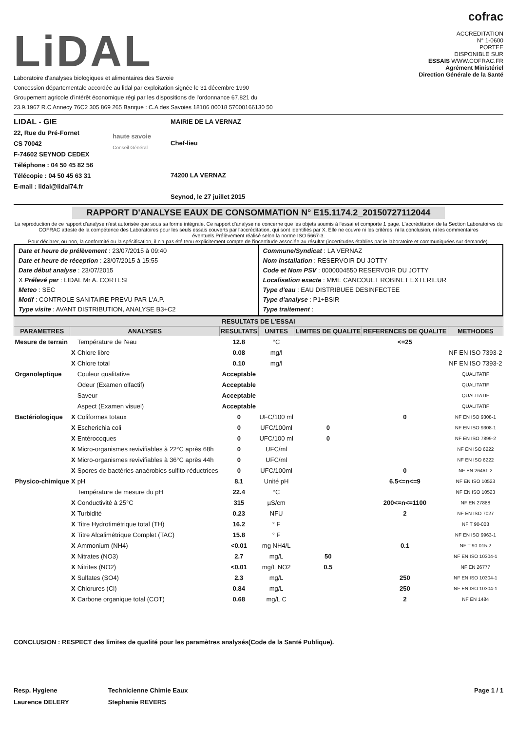LiDAL
Laboratoire d'analyses biologiques et alimentaires des Savoie
Concession départementale accordée au lidal par exploitation signée le 31 décembre 1990
Groupement agricole d'intérêt économique régi par les dispositions de l'ordonnance 67.821 du
23.9.1967 R.C Annecy 76C2 305 869 265 Banque : C.A des Savoies 18106 00018 57000166130 50
cofrac
ACCREDITATION
N° 1-0600
PORTEE
DISPONIBLE SUR
ESSAIS WWW.COFRAC.FR
Agrément Ministériel
Direction Générale de la Santé
LIDAL - GIE
22, Rue du Pré-Fornet
CS 70042
F-74602 SEYNOD CEDEX
Téléphone : 04 50 45 82 56
Télécopie : 04 50 45 63 31
E-mail : lidal@lidal74.fr
haute savoie
Conseil Général
MAIRIE DE LA VERNAZ
Chef-lieu
74200 LA VERNAZ
Seynod, le 27 juillet 2015
RAPPORT D'ANALYSE EAUX DE CONSOMMATION N° E15.1174.2_20150727112044
La reproduction de ce rapport d'analyse n'est autorisée que sous sa forme intégrale. Ce rapport d'analyse ne concerne que les objets soumis à l'essai et comporte 1 page. L'accréditation de la Section Laboratoires du COFRAC atteste de la compétence des Laboratoires pour les seuls essais couverts par l'accréditation, qui sont identifiés par X. Elle ne couvre ni les critères, ni la conclusion, ni les commentaires éventuels.Prélèvement réalisé selon la norme ISO 5667-3.
Pour déclarer, ou non, la conformité ou la spécification, il n'a pas été tenu explicitement compte de l'incertitude associée au résultat (incertitudes établies par le laboratoire et communiquées sur demande).
Date et heure de prélèvement : 23/07/2015 à 09:40
Date et heure de réception : 23/07/2015 à 15:55
Date début analyse : 23/07/2015
X Prélevé par : LIDAL Mr A. CORTESI
Meteo : SEC
Motif : CONTROLE SANITAIRE PREVU PAR L'A.P.
Type visite : AVANT DISTRIBUTION, ANALYSE B3+C2
Commune/Syndicat : LA VERNAZ
Nom installation : RESERVOIR DU JOTTY
Code et Nom PSV : 0000004550 RESERVOIR DU JOTTY
Localisation exacte : MME CANCOUET ROBINET EXTERIEUR
Type d'eau : EAU DISTRIBUEE DESINFECTEE
Type d'analyse : P1+BSIR
Type traitement :
| RESULTATS DE L'ESSAI | | | | | | | |
| --- | --- | --- | --- | --- | --- | --- | --- |
| PARAMETRES | ANALYSES | | RESULTATS | UNITES | LIMITES DE QUALITE | REFERENCES DE QUALITE | METHODES |
| Mesure de terrain | | Température de l'eau | 12.8 | °C | | <=25 | |
| | X | Chlore libre | 0.08 | mg/l | | | NF EN ISO 7393-2 |
| | X | Chlore total | 0.10 | mg/l | | | NF EN ISO 7393-2 |
| Organoleptique | | Couleur qualitative | Acceptable | | | | QUALITATIF |
| | | Odeur (Examen olfactif) | Acceptable | | | | QUALITATIF |
| | | Saveur | Acceptable | | | | QUALITATIF |
| | | Aspect (Examen visuel) | Acceptable | | | | QUALITATIF |
| Bactériologique | X | Coliformes totaux | 0 | UFC/100 ml | | 0 | NF EN ISO 9308-1 |
| | X | Escherichia coli | 0 | UFC/100ml | 0 | | NF EN ISO 9308-1 |
| | X | Entérocoques | 0 | UFC/100 ml | 0 | | NF EN ISO 7899-2 |
| | X | Micro-organismes revivifiables à 22°C après 68h | 0 | UFC/ml | | | NF EN ISO 6222 |
| | X | Micro-organismes revivifiables à 36°C après 44h | 0 | UFC/ml | | | NF EN ISO 6222 |
| | X | Spores de bactéries anaérobies sulfito-réductrices | 0 | UFC/100ml | | 0 | NF EN 26461-2 |
| Physico-chimique | X | pH | 8.1 | Unité pH | | 6.5<=n<=9 | NF EN ISO 10523 |
| | | Température de mesure du pH | 22.4 | °C | | | NF EN ISO 10523 |
| | X | Conductivité à 25°C | 315 | µS/cm | | 200<=n<=1100 | NF EN 27888 |
| | X | Turbidité | 0.23 | NFU | | 2 | NF EN ISO 7027 |
| | X | Titre Hydrotimétrique total (TH) | 16.2 | ° F | | | NF T 90-003 |
| | X | Titre Alcalimétrique Complet (TAC) | 15.8 | ° F | | | NF EN ISO 9963-1 |
| | X | Ammonium (NH4) | <0.01 | mg NH4/L | | 0.1 | NF T 90-015-2 |
| | X | Nitrates (NO3) | 2.7 | mg/L | 50 | | NF EN ISO 10304-1 |
| | X | Nitrites (NO2) | <0.01 | mg/L NO2 | 0.5 | | NF EN 26777 |
| | X | Sulfates (SO4) | 2.3 | mg/L | | 250 | NF EN ISO 10304-1 |
| | X | Chlorures (Cl) | 0.84 | mg/L | | 250 | NF EN ISO 10304-1 |
| | X | Carbone organique total (COT) | 0.68 | mg/L C | | 2 | NF EN 1484 |
CONCLUSION : RESPECT des limites de qualité pour les paramètres analysés(Code de la Santé Publique).
Resp. Hygiene
Laurence DELERY
Technicienne Chimie Eaux
Stephanie REVERS
Page 1 / 1